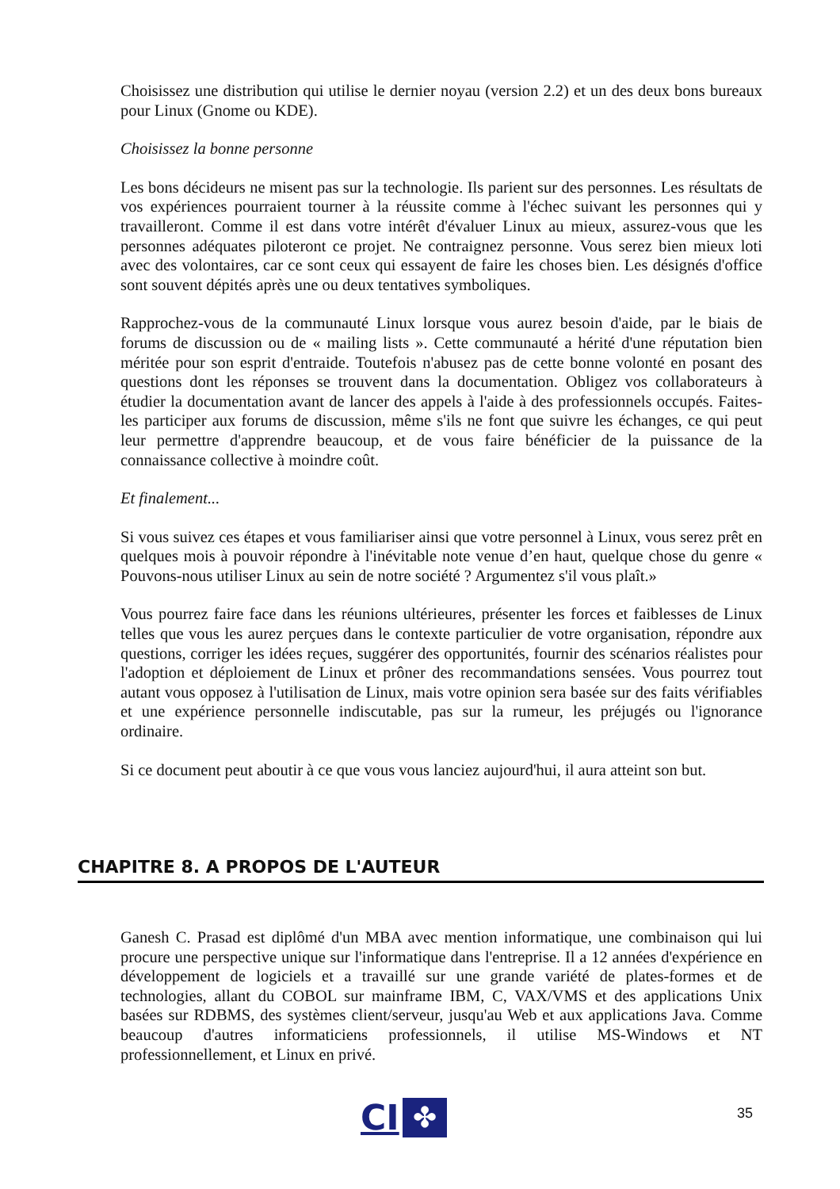Choisissez une distribution qui utilise le dernier noyau (version 2.2) et un des deux bons bureaux pour Linux (Gnome ou KDE).
Choisissez la bonne personne
Les bons décideurs ne misent pas sur la technologie. Ils parient sur des personnes. Les résultats de vos expériences pourraient tourner à la réussite comme à l'échec suivant les personnes qui y travailleront. Comme il est dans votre intérêt d'évaluer Linux au mieux, assurez-vous que les personnes adéquates piloteront ce projet. Ne contraignez personne. Vous serez bien mieux loti avec des volontaires, car ce sont ceux qui essayent de faire les choses bien. Les désignés d'office sont souvent dépités après une ou deux tentatives symboliques.
Rapprochez-vous de la communauté Linux lorsque vous aurez besoin d'aide, par le biais de forums de discussion ou de « mailing lists ». Cette communauté a hérité d'une réputation bien méritée pour son esprit d'entraide. Toutefois n'abusez pas de cette bonne volonté en posant des questions dont les réponses se trouvent dans la documentation. Obligez vos collaborateurs à étudier la documentation avant de lancer des appels à l'aide à des professionnels occupés. Faites-les participer aux forums de discussion, même s'ils ne font que suivre les échanges, ce qui peut leur permettre d'apprendre beaucoup, et de vous faire bénéficier de la puissance de la connaissance collective à moindre coût.
Et finalement...
Si vous suivez ces étapes et vous familiariser ainsi que votre personnel à Linux, vous serez prêt en quelques mois à pouvoir répondre à l'inévitable note venue d’en haut, quelque chose du genre « Pouvons-nous utiliser Linux au sein de notre société ? Argumentez s'il vous plaît.»
Vous pourrez faire face dans les réunions ultérieures, présenter les forces et faiblesses de Linux telles que vous les aurez perçues dans le contexte particulier de votre organisation, répondre aux questions, corriger les idées reçues, suggérer des opportunités, fournir des scénarios réalistes pour l'adoption et déploiement de Linux et prôner des recommandations sensées. Vous pourrez tout autant vous opposez à l'utilisation de Linux, mais votre opinion sera basée sur des faits vérifiables et une expérience personnelle indiscutable, pas sur la rumeur, les préjugés ou l'ignorance ordinaire.
Si ce document peut aboutir à ce que vous vous lanciez aujourd'hui, il aura atteint son but.
CHAPITRE 8. A PROPOS DE L'AUTEUR
Ganesh C. Prasad est diplômé d'un MBA avec mention informatique, une combinaison qui lui procure une perspective unique sur l'informatique dans l'entreprise. Il a 12 années d'expérience en développement de logiciels et a travaillé sur une grande variété de plates-formes et de technologies, allant du COBOL sur mainframe IBM, C, VAX/VMS et des applications Unix basées sur RDBMS, des systèmes client/serveur, jusqu'au Web et aux applications Java. Comme beaucoup d'autres informaticiens professionnels, il utilise MS-Windows et NT professionnellement, et Linux en privé.
CI
✤
35